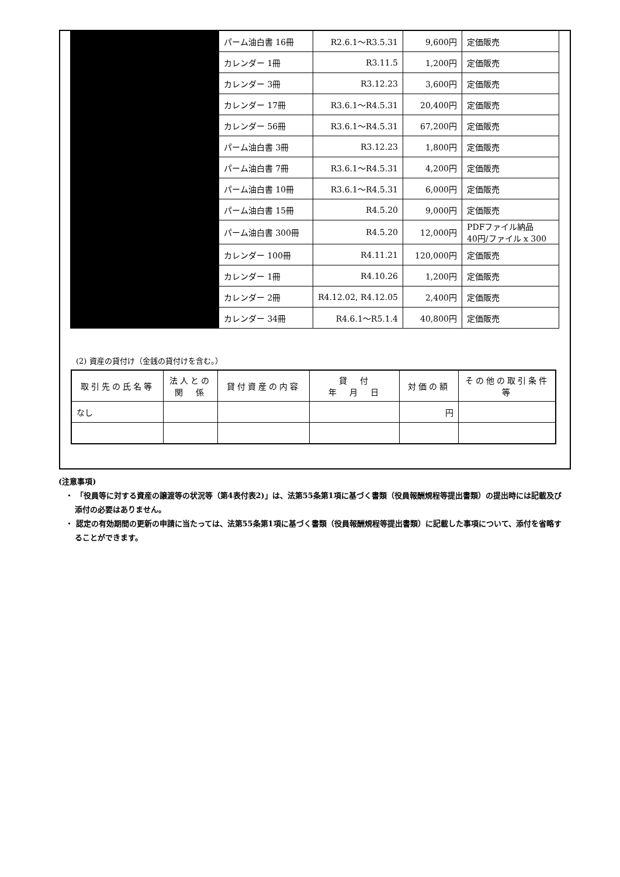| | パーム油白書 16冊 | R2.6.1～R3.5.31 | 9,600円 | 定価販売 |
| | カレンダー 1冊 | R3.11.5 | 1,200円 | 定価販売 |
| | カレンダー 3冊 | R3.12.23 | 3,600円 | 定価販売 |
| | カレンダー 17冊 | R3.6.1～R4.5.31 | 20,400円 | 定価販売 |
| | カレンダー 56冊 | R3.6.1～R4.5.31 | 67,200円 | 定価販売 |
| | パーム油白書 3冊 | R3.12.23 | 1,800円 | 定価販売 |
| | パーム油白書 7冊 | R3.6.1～R4.5.31 | 4,200円 | 定価販売 |
| | パーム油白書 10冊 | R3.6.1～R4.5.31 | 6,000円 | 定価販売 |
| | パーム油白書 15冊 | R4.5.20 | 9,000円 | 定価販売 |
| | パーム油白書 300冊 | R4.5.20 | 12,000円 | PDFファイル納品 40円/ファイル x 300 |
| | カレンダー 100冊 | R4.11.21 | 120,000円 | 定価販売 |
| | カレンダー 1冊 | R4.10.26 | 1,200円 | 定価販売 |
| | カレンダー 2冊 | R4.12.02, R4.12.05 | 2,400円 | 定価販売 |
| | カレンダー 34冊 | R4.6.1～R5.1.4 | 40,800円 | 定価販売 |
(2) 資産の貸付け（金銭の貸付けを含む。）
| 取引先の氏名等 | 法人との 関 係 | 貸付資産の内容 | 貸 付 年 月 日 | 対価の額 | その他の取引条件等 |
| --- | --- | --- | --- | --- | --- |
| なし | | | | 円 | |
(注意事項)
・ 「役員等に対する資産の譲渡等の状況等（第4表付表2)」は、法第55条第1項に基づく書類（役員報酬規程等提出書類）の提出時には記載及び添付の必要はありません。
・ 認定の有効期間の更新の申請に当たっては、法第55条第1項に基づく書類（役員報酬規程等提出書類）に記載した事項について、添付を省略することができます。